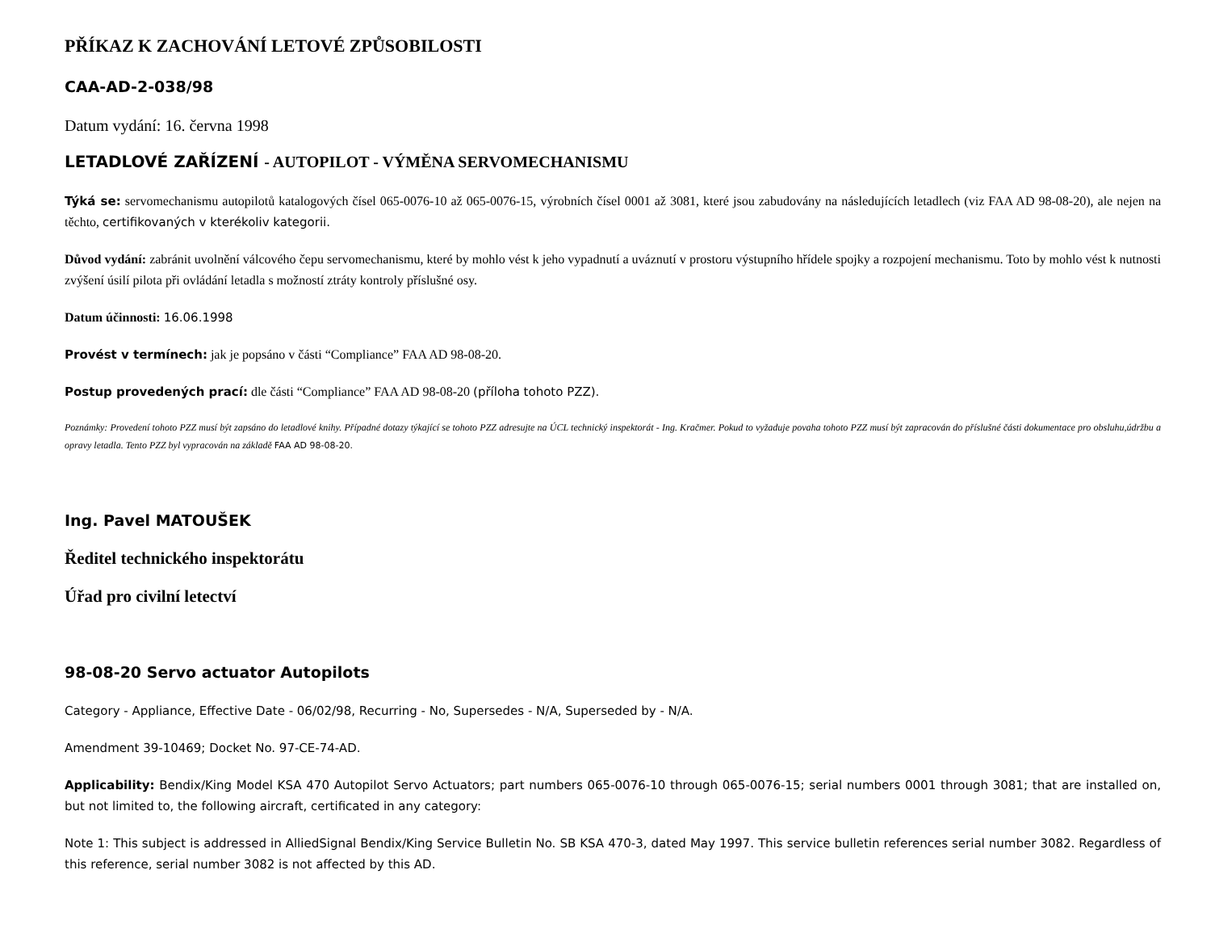PŘÍKAZ K ZACHOVÁNÍ LETOVÉ ZPŮSOBILOSTI
CAA-AD-2-038/98
Datum vydání: 16. června 1998
LETADLOVÉ ZAŘÍZENÍ - AUTOPILOT - VÝMĚNA SERVOMECHANISMU
Týká se: servomechanismu autopilotů katalogových čísel 065-0076-10 až 065-0076-15, výrobních čísel 0001 až 3081, které jsou zabudovány na následujících letadlech (viz FAA AD 98-08-20), ale nejen na těchto, certifikovaných v kterékoliv kategorii.
Důvod vydání: zabránit uvolnění válcového čepu servomechanismu, které by mohlo vést k jeho vypadnutí a uváznutí v prostoru výstupního hřídele spojky a rozpojení mechanismu. Toto by mohlo vést k nutnosti zvýšení úsilí pilota při ovládání letadla s možností ztráty kontroly příslušné osy.
Datum účinnosti: 16.06.1998
Provést v termínech: jak je popsáno v části “Compliance” FAA AD 98-08-20.
Postup provedených prací: dle části “Compliance” FAA AD 98-08-20 (příloha tohoto PZZ).
Poznámky: Provedení tohoto PZZ musí být zapsáno do letadlové knihy. Případné dotazy týkající se tohoto PZZ adresujte na ÚCL technický inspektorát - Ing. Kračmer. Pokud to vyžaduje povaha tohoto PZZ musí být zapracován do příslušné části dokumentace pro obsluhu,údržbu a opravy letadla. Tento PZZ byl vypracován na základě FAA AD 98-08-20.
Ing. Pavel MATOUŠEK
Ředitel technického inspektorátu
Úřad pro civilní letectví
98-08-20 Servo actuator Autopilots
Category - Appliance, Effective Date - 06/02/98, Recurring - No, Supersedes - N/A, Superseded by - N/A.
Amendment 39-10469; Docket No. 97-CE-74-AD.
Applicability: Bendix/King Model KSA 470 Autopilot Servo Actuators; part numbers 065-0076-10 through 065-0076-15; serial numbers 0001 through 3081; that are installed on, but not limited to, the following aircraft, certificated in any category:
Note 1: This subject is addressed in AlliedSignal Bendix/King Service Bulletin No. SB KSA 470-3, dated May 1997. This service bulletin references serial number 3082. Regardless of this reference, serial number 3082 is not affected by this AD.